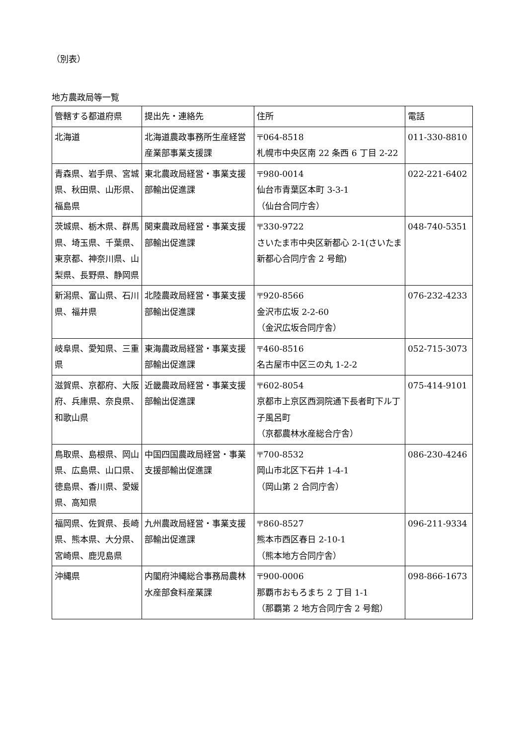（別表）
地方農政局等一覧
| 管轄する都道府県 | 提出先・連絡先 | 住所 | 電話 |
| --- | --- | --- | --- |
| 北海道 | 北海道農政事務所生産経営産業部事業支援課 | 〒064-8518 札幌市中央区南 22 条西 6 丁目 2-22 | 011-330-8810 |
| 青森県、岩手県、宮城県、秋田県、山形県、福島県 | 東北農政局経営・事業支援部輸出促進課 | 〒980-0014 仙台市青葉区本町 3-3-1 （仙台合同庁舎） | 022-221-6402 |
| 茨城県、栃木県、群馬県、埼玉県、千葉県、東京都、神奈川県、山梨県、長野県、静岡県 | 関東農政局経営・事業支援部輸出促進課 | 〒330-9722 さいたま市中央区新都心 2-1(さいたま新都心合同庁舎 2 号館) | 048-740-5351 |
| 新潟県、富山県、石川県、福井県 | 北陸農政局経営・事業支援部輸出促進課 | 〒920-8566 金沢市広坂 2-2-60 （金沢広坂合同庁舎） | 076-232-4233 |
| 岐阜県、愛知県、三重県 | 東海農政局経営・事業支援部輸出促進課 | 〒460-8516 名古屋市中区三の丸 1-2-2 | 052-715-3073 |
| 滋賀県、京都府、大阪府、兵庫県、奈良県、和歌山県 | 近畿農政局経営・事業支援部輸出促進課 | 〒602-8054 京都市上京区西洞院通下長者町下ル丁子風呂町 （京都農林水産総合庁舎） | 075-414-9101 |
| 鳥取県、島根県、岡山県、広島県、山口県、徳島県、香川県、愛媛県、高知県 | 中国四国農政局経営・事業支援部輸出促進課 | 〒700-8532 岡山市北区下石井 1-4-1 （岡山第 2 合同庁舎） | 086-230-4246 |
| 福岡県、佐賀県、長崎県、熊本県、大分県、宮崎県、鹿児島県 | 九州農政局経営・事業支援部輸出促進課 | 〒860-8527 熊本市西区春日 2-10-1 （熊本地方合同庁舎） | 096-211-9334 |
| 沖縄県 | 内閣府沖縄総合事務局農林水産部食料産業課 | 〒900-0006 那覇市おもろまち 2 丁目 1-1 （那覇第 2 地方合同庁舎 2 号館） | 098-866-1673 |